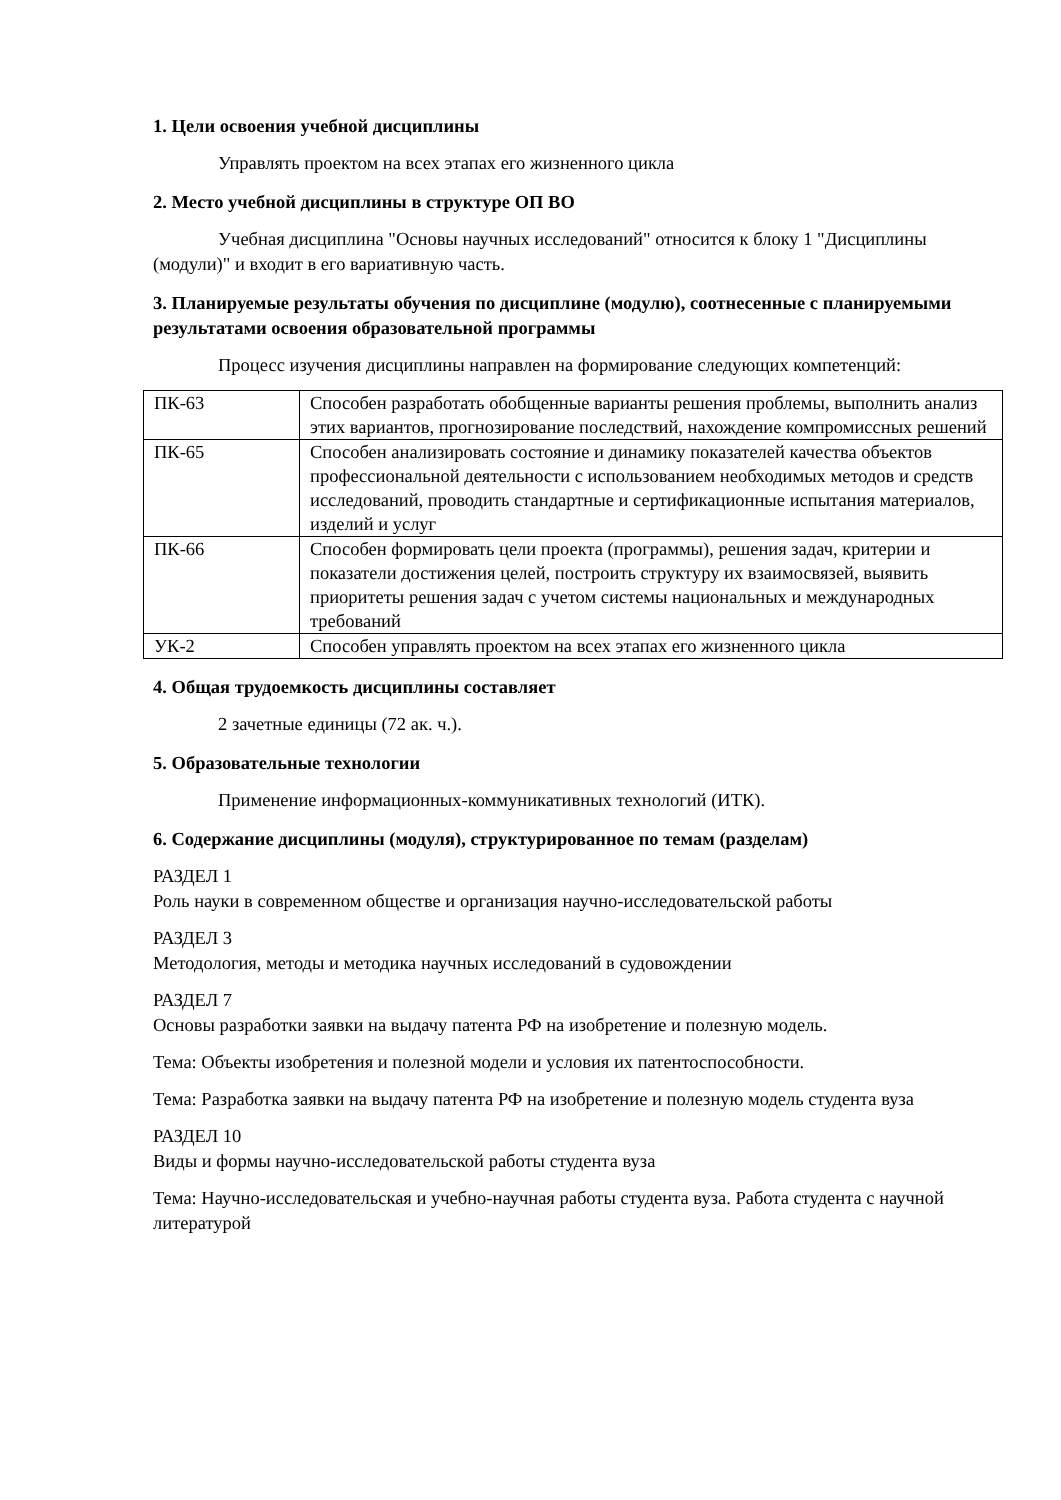1. Цели освоения учебной дисциплины
Управлять проектом на всех этапах его жизненного цикла
2. Место учебной дисциплины в структуре ОП ВО
Учебная дисциплина "Основы научных исследований" относится к блоку 1 "Дисциплины (модули)" и входит в его вариативную часть.
3. Планируемые результаты обучения по дисциплине (модулю), соотнесенные с планируемыми результатами освоения образовательной программы
Процесс изучения дисциплины направлен на формирование следующих компетенций:
| ПК-63 | Способен разработать обобщенные варианты решения проблемы, выполнить анализ этих вариантов, прогнозирование последствий, нахождение компромиссных решений |
| ПК-65 | Способен анализировать состояние и динамику показателей качества объектов профессиональной деятельности с использованием необходимых методов и средств исследований, проводить стандартные и сертификационные испытания материалов, изделий и услуг |
| ПК-66 | Способен формировать цели проекта (программы), решения задач, критерии и показатели достижения целей, построить структуру их взаимосвязей, выявить приоритеты решения задач с учетом системы национальных и международных требований |
| УК-2 | Способен управлять проектом на всех этапах его жизненного цикла |
4. Общая трудоемкость дисциплины составляет
2 зачетные единицы (72 ак. ч.).
5. Образовательные технологии
Применение информационных-коммуникативных технологий (ИТК).
6. Содержание дисциплины (модуля), структурированное по темам (разделам)
РАЗДЕЛ 1
Роль науки в современном обществе и организация научно-исследовательской работы
РАЗДЕЛ 3
Методология, методы и методика научных исследований в судовождении
РАЗДЕЛ 7
Основы разработки заявки на выдачу патента РФ на изобретение и полезную модель.
Тема: Объекты изобретения и полезной модели и условия их патентоспособности.
Тема: Разработка заявки на выдачу патента РФ на изобретение и полезную модель студента вуза
РАЗДЕЛ 10
Виды и формы научно-исследовательской работы студента вуза
Тема: Научно-исследовательская и учебно-научная работы студента вуза. Работа студента с научной литературой